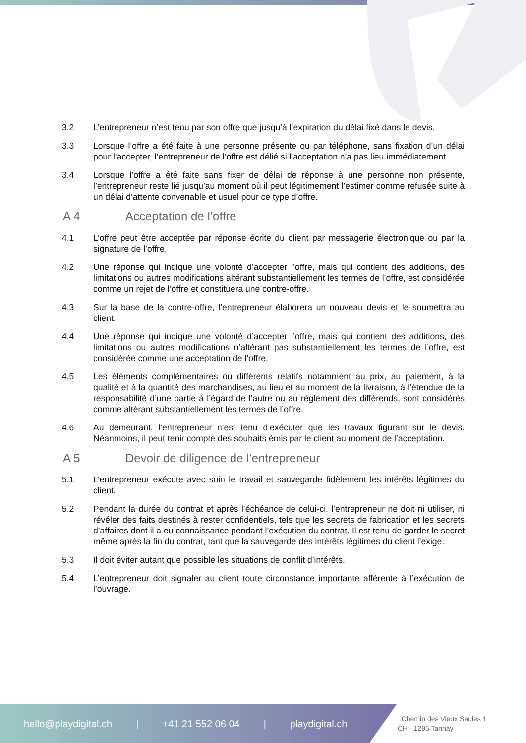3.2 L’entrepreneur n’est tenu par son offre que jusqu’à l’expiration du délai fixé dans le devis.
3.3 Lorsque l’offre a été faite à une personne présente ou par téléphone, sans fixation d’un délai pour l’accepter, l’entrepreneur de l’offre est délié si l’acceptation n’a pas lieu immédiatement.
3.4 Lorsque l’offre a été faite sans fixer de délai de réponse à une personne non présente, l’entrepreneur reste lié jusqu’au moment où il peut légitimement l’estimer comme refusée suite à un délai d‘attente convenable et usuel pour ce type d’offre.
A 4 Acceptation de l’offre
4.1 L’offre peut être acceptée par réponse écrite du client par messagerie électronique ou par la signature de l’offre.
4.2 Une réponse qui indique une volonté d’accepter l’offre, mais qui contient des additions, des limitations ou autres modifications altérant substantiellement les termes de l’offre, est considérée comme un rejet de l’offre et constituera une contre-offre.
4.3 Sur la base de la contre-offre, l’entrepreneur élaborera un nouveau devis et le soumettra au client.
4.4 Une réponse qui indique une volonté d’accepter l’offre, mais qui contient des additions, des limitations ou autres modifications n’altérant pas substantiellement les termes de l’offre, est considérée comme une acceptation de l’offre.
4.5 Les éléments complémentaires ou différents relatifs notamment au prix, au paiement, à la qualité et à la quantité des marchandises, au lieu et au moment de la livraison, à l’étendue de la responsabilité d’une partie à l’égard de l’autre ou au règlement des différends, sont considérés comme altérant substantiellement les termes de l’offre.
4.6 Au demeurant, l’entrepreneur n’est tenu d’exécuter que les travaux figurant sur le devis. Néanmoins, il peut tenir compte des souhaits émis par le client au moment de l’acceptation.
A 5 Devoir de diligence de l’entrepreneur
5.1 L’entrepreneur exécute avec soin le travail et sauvegarde fidèlement les intérêts légitimes du client.
5.2 Pendant la durée du contrat et après l’échéance de celui-ci, l’entrepreneur ne doit ni utiliser, ni révéler des faits destinés à rester confidentiels, tels que les secrets de fabrication et les secrets d’affaires dont il a eu connaissance pendant l’exécution du contrat. Il est tenu de garder le secret même après la fin du contrat, tant que la sauvegarde des intérêts légitimes du client l’exige.
5.3 Il doit éviter autant que possible les situations de conflit d’intérêts.
5.4 L’entrepreneur doit signaler au client toute circonstance importante afférente à l’exécution de l’ouvrage.
hello@playdigital.ch | +41 21 552 06 04 | playdigital.ch
Chemin des Vieux Saules 1
CH - 1295 Tannay